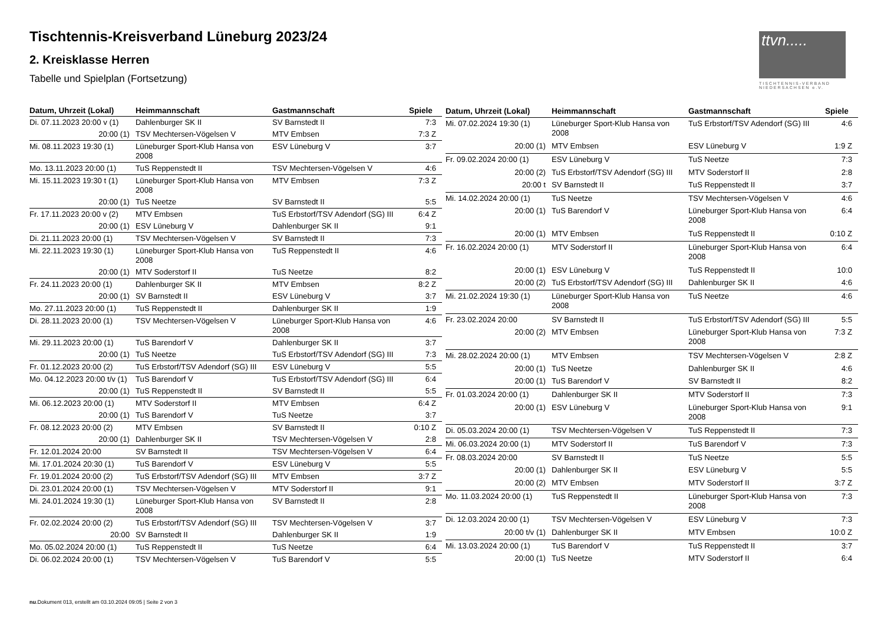Tischtennis-Kreisverband Lüneburg 2023/24
2. Kreisklasse Herren
Tabelle und Spielplan (Fortsetzung)
ttvn.....
TISCHTENNIS-VERBAND
NIEDERSACHSEN e.V.
| Datum, Uhrzeit (Lokal) | Heimmannschaft | Gastmannschaft | Spiele |
| --- | --- | --- | --- |
| Di. 07.11.2023 20:00 v (1) | Dahlenburger SK II | SV Barnstedt II | 7:3 |
| 20:00 (1) | TSV Mechtersen-Vögelsen V | MTV Embsen | 7:3 Z |
| Mi. 08.11.2023 19:30 (1) | Lüneburger Sport-Klub Hansa von 2008 | ESV Lüneburg V | 3:7 |
| Mo. 13.11.2023 20:00 (1) | TuS Reppenstedt II | TSV Mechtersen-Vögelsen V | 4:6 |
| Mi. 15.11.2023 19:30 t (1) | Lüneburger Sport-Klub Hansa von 2008 | MTV Embsen | 7:3 Z |
| 20:00 (1) | TuS Neetze | SV Barnstedt II | 5:5 |
| Fr. 17.11.2023 20:00 v (2) | MTV Embsen | TuS Erbstorf/TSV Adendorf (SG) III | 6:4 Z |
| 20:00 (1) | ESV Lüneburg V | Dahlenburger SK II | 9:1 |
| Di. 21.11.2023 20:00 (1) | TSV Mechtersen-Vögelsen V | SV Barnstedt II | 7:3 |
| Mi. 22.11.2023 19:30 (1) | Lüneburger Sport-Klub Hansa von 2008 | TuS Reppenstedt II | 4:6 |
| 20:00 (1) | MTV Soderstorf II | TuS Neetze | 8:2 |
| Fr. 24.11.2023 20:00 (1) | Dahlenburger SK II | MTV Embsen | 8:2 Z |
| 20:00 (1) | SV Barnstedt II | ESV Lüneburg V | 3:7 |
| Mo. 27.11.2023 20:00 (1) | TuS Reppenstedt II | Dahlenburger SK II | 1:9 |
| Di. 28.11.2023 20:00 (1) | TSV Mechtersen-Vögelsen V | Lüneburger Sport-Klub Hansa von 2008 | 4:6 |
| Mi. 29.11.2023 20:00 (1) | TuS Barendorf V | Dahlenburger SK II | 3:7 |
| 20:00 (1) | TuS Neetze | TuS Erbstorf/TSV Adendorf (SG) III | 7:3 |
| Fr. 01.12.2023 20:00 (2) | TuS Erbstorf/TSV Adendorf (SG) III | ESV Lüneburg V | 5:5 |
| Mo. 04.12.2023 20:00 t/v (1) | TuS Barendorf V | TuS Erbstorf/TSV Adendorf (SG) III | 6:4 |
| 20:00 (1) | TuS Reppenstedt II | SV Barnstedt II | 5:5 |
| Mi. 06.12.2023 20:00 (1) | MTV Soderstorf II | MTV Embsen | 6:4 Z |
| 20:00 (1) | TuS Barendorf V | TuS Neetze | 3:7 |
| Fr. 08.12.2023 20:00 (2) | MTV Embsen | SV Barnstedt II | 0:10 Z |
| 20:00 (1) | Dahlenburger SK II | TSV Mechtersen-Vögelsen V | 2:8 |
| Fr. 12.01.2024 20:00 | SV Barnstedt II | TSV Mechtersen-Vögelsen V | 6:4 |
| Mi. 17.01.2024 20:30 (1) | TuS Barendorf V | ESV Lüneburg V | 5:5 |
| Fr. 19.01.2024 20:00 (2) | TuS Erbstorf/TSV Adendorf (SG) III | MTV Embsen | 3:7 Z |
| Di. 23.01.2024 20:00 (1) | TSV Mechtersen-Vögelsen V | MTV Soderstorf II | 9:1 |
| Mi. 24.01.2024 19:30 (1) | Lüneburger Sport-Klub Hansa von 2008 | SV Barnstedt II | 2:8 |
| Fr. 02.02.2024 20:00 (2) | TuS Erbstorf/TSV Adendorf (SG) III | TSV Mechtersen-Vögelsen V | 3:7 |
| 20:00 | SV Barnstedt II | Dahlenburger SK II | 1:9 |
| Mo. 05.02.2024 20:00 (1) | TuS Reppenstedt II | TuS Neetze | 6:4 |
| Di. 06.02.2024 20:00 (1) | TSV Mechtersen-Vögelsen V | TuS Barendorf V | 5:5 |
| Datum, Uhrzeit (Lokal) | Heimmannschaft | Gastmannschaft | Spiele |
| --- | --- | --- | --- |
| Mi. 07.02.2024 19:30 (1) | Lüneburger Sport-Klub Hansa von 2008 | TuS Erbstorf/TSV Adendorf (SG) III | 4:6 |
| 20:00 (1) | MTV Embsen | ESV Lüneburg V | 1:9 Z |
| Fr. 09.02.2024 20:00 (1) | ESV Lüneburg V | TuS Neetze | 7:3 |
| 20:00 (2) | TuS Erbstorf/TSV Adendorf (SG) III | MTV Soderstorf II | 2:8 |
| 20:00 t | SV Barnstedt II | TuS Reppenstedt II | 3:7 |
| Mi. 14.02.2024 20:00 (1) | TuS Neetze | TSV Mechtersen-Vögelsen V | 4:6 |
| 20:00 (1) | TuS Barendorf V | Lüneburger Sport-Klub Hansa von 2008 | 6:4 |
| 20:00 (1) | MTV Embsen | TuS Reppenstedt II | 0:10 Z |
| Fr. 16.02.2024 20:00 (1) | MTV Soderstorf II | Lüneburger Sport-Klub Hansa von 2008 | 6:4 |
| 20:00 (1) | ESV Lüneburg V | TuS Reppenstedt II | 10:0 |
| 20:00 (2) | TuS Erbstorf/TSV Adendorf (SG) III | Dahlenburger SK II | 4:6 |
| Mi. 21.02.2024 19:30 (1) | Lüneburger Sport-Klub Hansa von 2008 | TuS Neetze | 4:6 |
| Fr. 23.02.2024 20:00 | SV Barnstedt II | TuS Erbstorf/TSV Adendorf (SG) III | 5:5 |
| 20:00 (2) | MTV Embsen | Lüneburger Sport-Klub Hansa von 2008 | 7:3 Z |
| Mi. 28.02.2024 20:00 (1) | MTV Embsen | TSV Mechtersen-Vögelsen V | 2:8 Z |
| 20:00 (1) | TuS Neetze | Dahlenburger SK II | 4:6 |
| 20:00 (1) | TuS Barendorf V | SV Barnstedt II | 8:2 |
| Fr. 01.03.2024 20:00 (1) | Dahlenburger SK II | MTV Soderstorf II | 7:3 |
| 20:00 (1) | ESV Lüneburg V | Lüneburger Sport-Klub Hansa von 2008 | 9:1 |
| Di. 05.03.2024 20:00 (1) | TSV Mechtersen-Vögelsen V | TuS Reppenstedt II | 7:3 |
| Mi. 06.03.2024 20:00 (1) | MTV Soderstorf II | TuS Barendorf V | 7:3 |
| Fr. 08.03.2024 20:00 | SV Barnstedt II | TuS Neetze | 5:5 |
| 20:00 (1) | Dahlenburger SK II | ESV Lüneburg V | 5:5 |
| 20:00 (2) | MTV Embsen | MTV Soderstorf II | 3:7 Z |
| Mo. 11.03.2024 20:00 (1) | TuS Reppenstedt II | Lüneburger Sport-Klub Hansa von 2008 | 7:3 |
| Di. 12.03.2024 20:00 (1) | TSV Mechtersen-Vögelsen V | ESV Lüneburg V | 7:3 |
| 20:00 t/v (1) | Dahlenburger SK II | MTV Embsen | 10:0 Z |
| Mi. 13.03.2024 20:00 (1) | TuS Barendorf V | TuS Reppenstedt II | 3:7 |
| 20:00 (1) | TuS Neetze | MTV Soderstorf II | 6:4 |
nu.Dokument 013, erstellt am 03.10.2024 09:05 | Seite 2 von 3